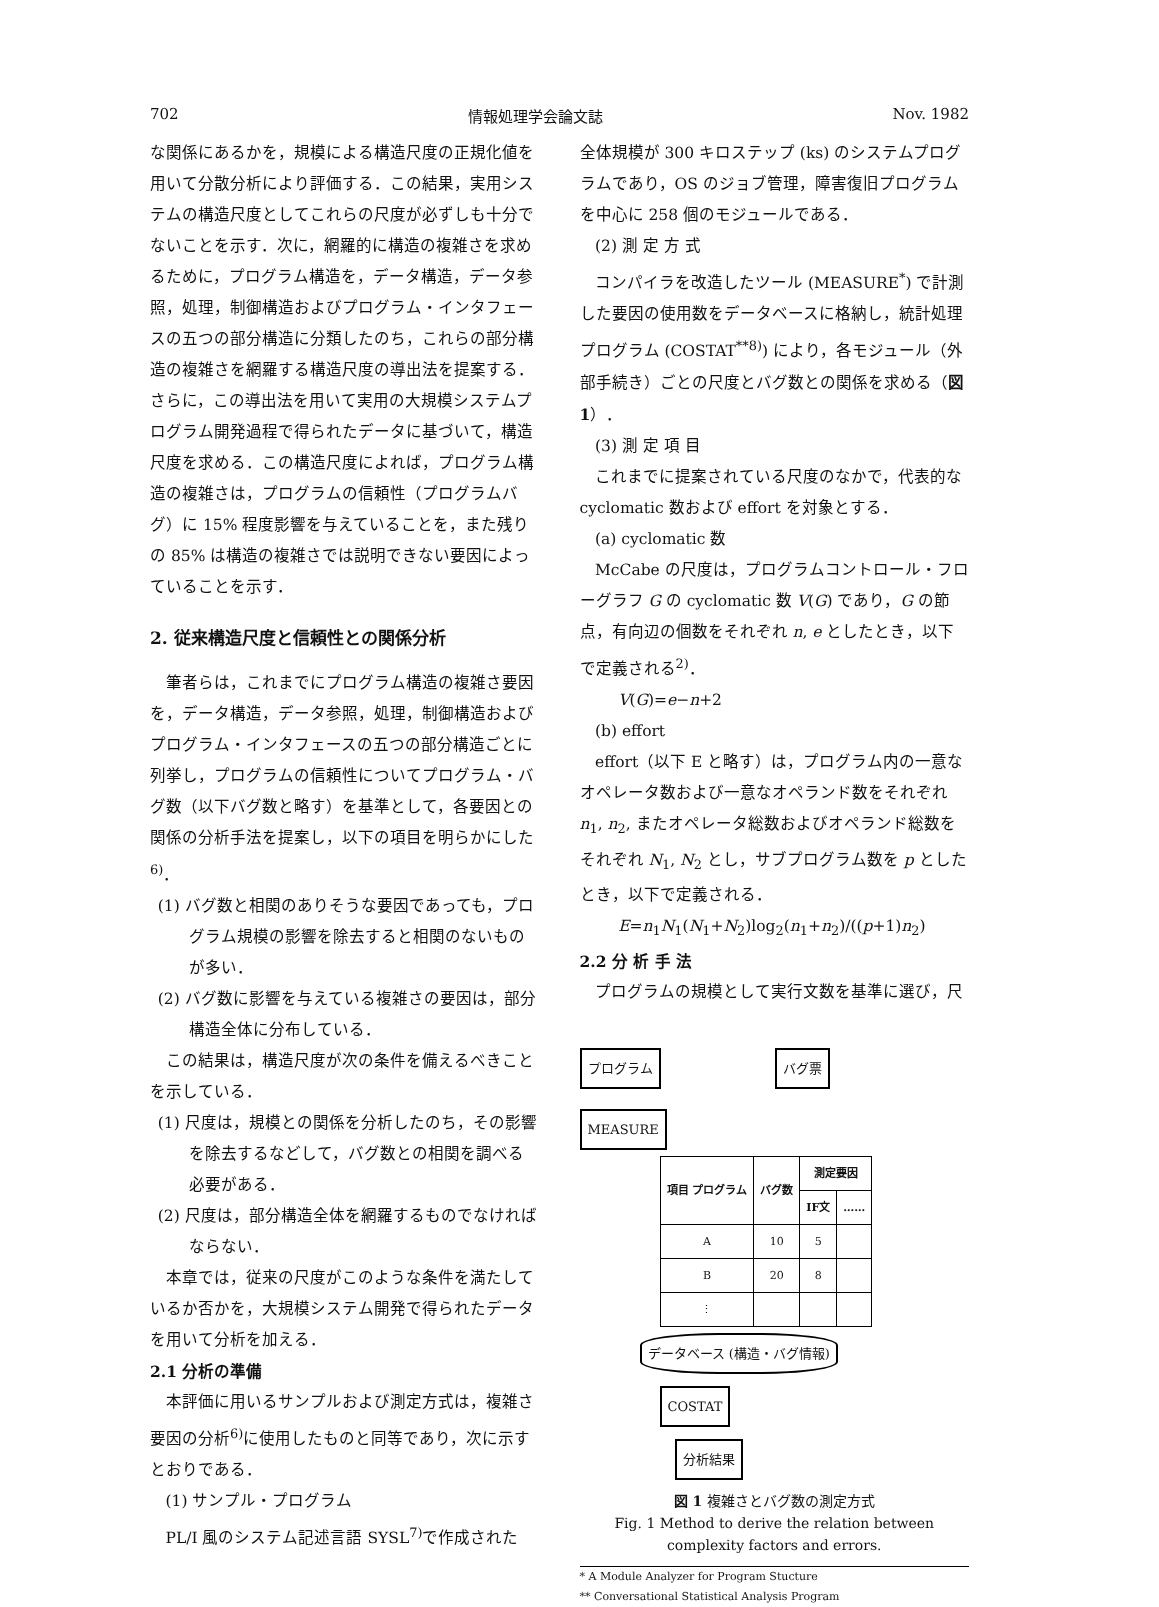702 情報処理学会論文誌 Nov. 1982
な関係にあるかを，規模による構造尺度の正規化値を用いて分散分析により評価する．この結果，実用システムの構造尺度としてこれらの尺度が必ずしも十分でないことを示す．次に，網羅的に構造の複雑さを求めるために，プログラム構造を，データ構造，データ参照，処理，制御構造およびプログラム・インタフェースの五つの部分構造に分類したのち，これらの部分構造の複雑さを網羅する構造尺度の導出法を提案する．
さらに，この導出法を用いて実用の大規模システムプログラム開発過程で得られたデータに基づいて，構造尺度を求める．この構造尺度によれば，プログラム構造の複雑さは，プログラムの信頼性（プログラムバグ）に 15% 程度影響を与えていることを，また残りの 85% は構造の複雑さでは説明できない要因によっていることを示す．
2. 従来構造尺度と信頼性との関係分析
筆者らは，これまでにプログラム構造の複雑さ要因を，データ構造，データ参照，処理，制御構造およびプログラム・インタフェースの五つの部分構造ごとに列挙し，プログラムの信頼性についてプログラム・バグ数（以下バグ数と略す）を基準として，各要因との関係の分析手法を提案し，以下の項目を明らかにした<sup>6)</sup>．
(1) バグ数と相関のありそうな要因であっても，プログラム規模の影響を除去すると相関のないものが多い．
(2) バグ数に影響を与えている複雑さの要因は，部分構造全体に分布している．
この結果は，構造尺度が次の条件を備えるべきことを示している．
(1) 尺度は，規模との関係を分析したのち，その影響を除去するなどして，バグ数との相関を調べる必要がある．
(2) 尺度は，部分構造全体を網羅するものでなければならない．
本章では，従来の尺度がこのような条件を満たしているか否かを，大規模システム開発で得られたデータを用いて分析を加える．
2.1 分析の準備
本評価に用いるサンプルおよび測定方式は，複雑さ要因の分析<sup>6)</sup>に使用したものと同等であり，次に示すとおりである．
(1) サンプル・プログラム
PL/I 風のシステム記述言語 SYSL<sup>7)</sup>で作成された
全体規模が 300 キロステップ (ks) のシステムプログラムであり，OS のジョブ管理，障害復旧プログラムを中心に 258 個のモジュールである．
(2) 測 定 方 式
コンパイラを改造したツール (MEASURE<sup>*</sup>) で計測した要因の使用数をデータベースに格納し，統計処理プログラム (COSTAT<sup>**8)</sup>) により，各モジュール（外部手続き）ごとの尺度とバグ数との関係を求める（図 1）．
(3) 測 定 項 目
これまでに提案されている尺度のなかで，代表的な cyclomatic 数および effort を対象とする．
(a) cyclomatic 数
McCabe の尺度は，プログラムコントロール・フローグラフ G の cyclomatic 数 V(G) であり，G の節点，有向辺の個数をそれぞれ n, e としたとき，以下で定義される<sup>2)</sup>．
V(G)=e−n+2
(b) effort
effort（以下 E と略す）は，プログラム内の一意なオペレータ数および一意なオペランド数をそれぞれ n<sub>1</sub>, n<sub>2</sub>, またオペレータ総数およびオペランド総数をそれぞれ N<sub>1</sub>, N<sub>2</sub> とし，サブプログラム数を p としたとき，以下で定義される．
E=n<sub>1</sub>N<sub>1</sub>(N<sub>1</sub>+N<sub>2</sub>)log<sub>2</sub>(n<sub>1</sub>+n<sub>2</sub>)/((p+1)n<sub>2</sub>)
2.2 分 析 手 法
プログラムの規模として実行文数を基準に選び，尺
プログラム バグ票
MEASURE
| 項目 プログラム | バグ数 | 測定要因 | |
| --- | --- | --- | --- |
| | | IF文 | …… |
| A | 10 | 5 | |
| B | 20 | 8 | |
| ⋮ | | | |
データベース (構造・バグ情報)
COSTAT
分析結果
図 1 複雑さとバグ数の測定方式
Fig. 1 Method to derive the relation between
complexity factors and errors.
* A Module Analyzer for Program Stucture
** Conversational Statistical Analysis Program